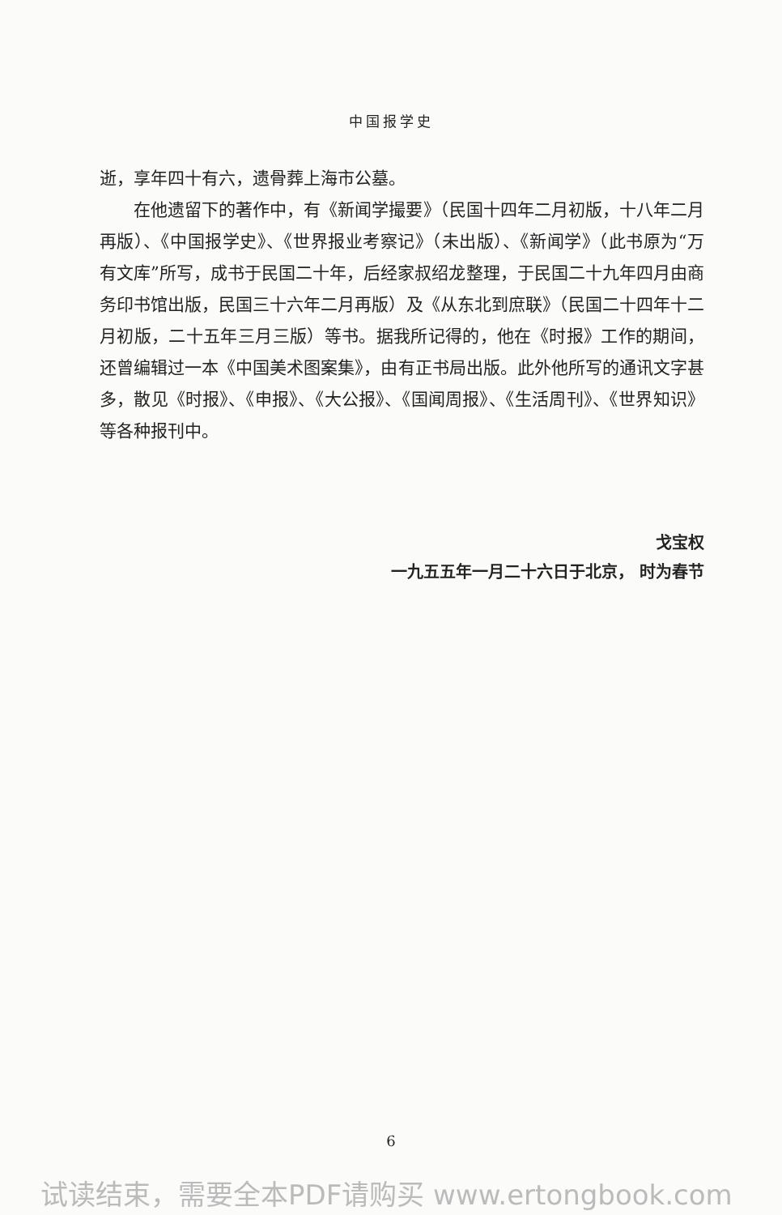中国报学史
逝，享年四十有六，遗骨葬上海市公墓。
在他遗留下的著作中，有《新闻学撮要》（民国十四年二月初版，十八年二月再版）、《中国报学史》、《世界报业考察记》（未出版）、《新闻学》（此书原为“万有文库”所写，成书于民国二十年，后经家叔绍龙整理，于民国二十九年四月由商务印书馆出版，民国三十六年二月再版）及《从东北到庶联》（民国二十四年十二月初版，二十五年三月三版）等书。据我所记得的，他在《时报》工作的期间，还曾编辑过一本《中国美术图案集》，由有正书局出版。此外他所写的通讯文字甚多，散见《时报》、《申报》、《大公报》、《国闻周报》、《生活周刊》、《世界知识》等各种报刊中。
戈宝权
一九五五年一月二十六日于北京， 时为春节
6
试读结束，需要全本PDF请购买 www.ertongbook.com